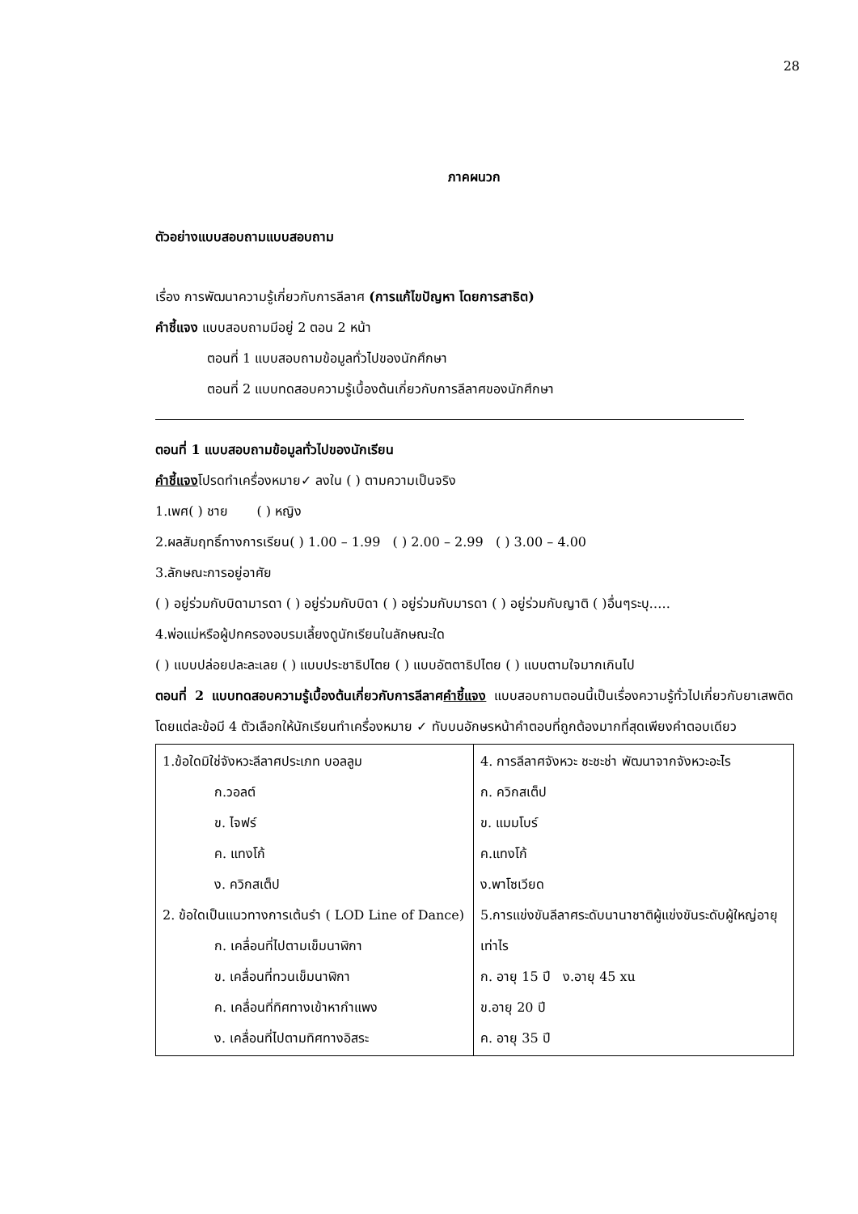28
ภาคผนวก
ตัวอย่างแบบสอบถามแบบสอบถาม
เรื่อง การพัฒนาความรู้เกี่ยวกับการลีลาศ (การแก้ไขปัญหา โดยการสาธิต)
คำชี้แจง แบบสอบถามมีอยู่ 2 ตอน 2 หน้า
ตอนที่ 1 แบบสอบถามข้อมูลทั่วไปของนักศึกษา
ตอนที่ 2 แบบทดสอบความรู้เบื้องต้นเกี่ยวกับการลีลาศของนักศึกษา
ตอนที่ 1 แบบสอบถามข้อมูลทั่วไปของนักเรียน
คำชี้แจงโปรดทำเครื่องหมาย✓ ลงใน ( ) ตามความเป็นจริง
1.เพศ( ) ชาย ( ) หญิง
2.ผลสัมฤทธิ์ทางการเรียน( ) 1.00 – 1.99 ( ) 2.00 – 2.99 ( ) 3.00 – 4.00
3.ลักษณะการอยู่อาศัย
( ) อยู่ร่วมกับบิดามารดา ( ) อยู่ร่วมกับบิดา ( ) อยู่ร่วมกับมารดา ( ) อยู่ร่วมกับญาติ ( )อื่นๆระบุ…..
4.พ่อแม่หรือผู้ปกครองอบรมเลี้ยงดูนักเรียนในลักษณะใด
( ) แบบปล่อยปละละเลย ( ) แบบประชาธิปไตย ( ) แบบอัตตาธิปไตย ( ) แบบตามใจมากเกินไป
ตอนที่ 2 แบบทดสอบความรู้เบื้องต้นเกี่ยวกับการลีลาศคำชี้แจง แบบสอบถามตอนนี้เป็นเรื่องความรู้ทั่วไปเกี่ยวกับยาเสพติด โดยแต่ละข้อมี 4 ตัวเลือกให้นักเรียนทำเครื่องหมาย ✓ ทับบนอักษรหน้าคำตอบที่ถูกต้องมากที่สุดเพียงคำตอบเดียว
| 1.ข้อใดมิใช่จังหวะลีลาศประเภท บอลลูม ก.วอลต์ ข. ไจฟร์ ค. แทงโก้ ง. ควิกสเต็ป 2. ข้อใดเป็นแนวทางการเต้นรำ ( LOD Line of Dance) ก. เคลื่อนที่ไปตามเข็มนาฬิกา ข. เคลื่อนที่ทวนเข็มนาฬิกา ค. เคลื่อนที่ทิศทางเข้าหากำแพง ง. เคลื่อนที่ไปตามทิศทางอิสระ | 4. การลีลาศจังหวะ ชะชะช่า พัฒนาจากจังหวะอะไร ก. ควิกสเต็ป ข. แมมโบร์ ค.แทงโก้ ง.พาโซเวียด 5.การแข่งขันลีลาศระดับนานาชาติผู้แข่งขันระดับผู้ใหญ่อายุเท่าไร ก. อายุ 15 ปี ง.อายุ 45 xu ข.อายุ 20 ปี ค. อายุ 35 ปี |